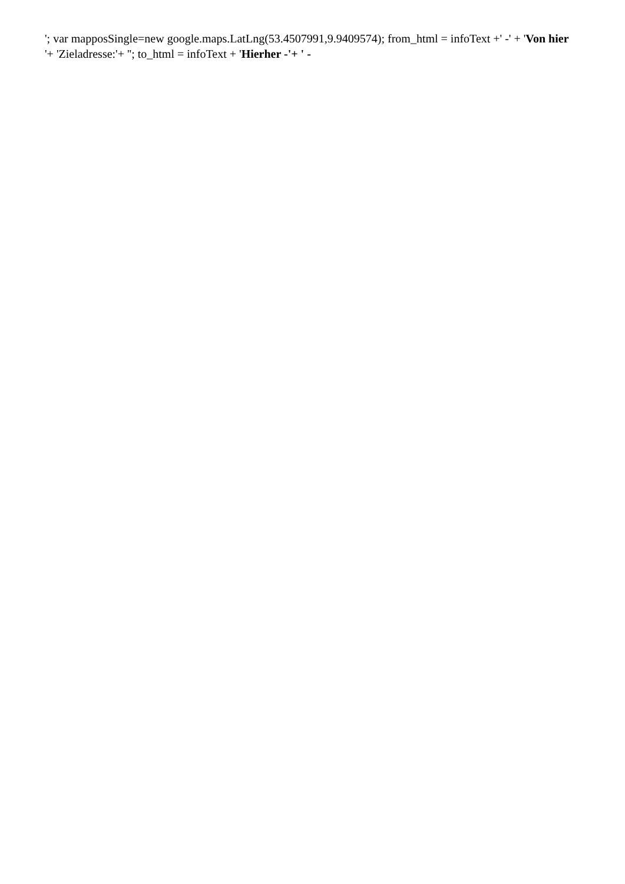'; var mapposSingle=new google.maps.LatLng(53.4507991,9.9409574); from_html = infoText +' -' + 'Von hier
'+ 'Zieladresse:'+ ''; to_html = infoText + 'Hierher -'+ ' -